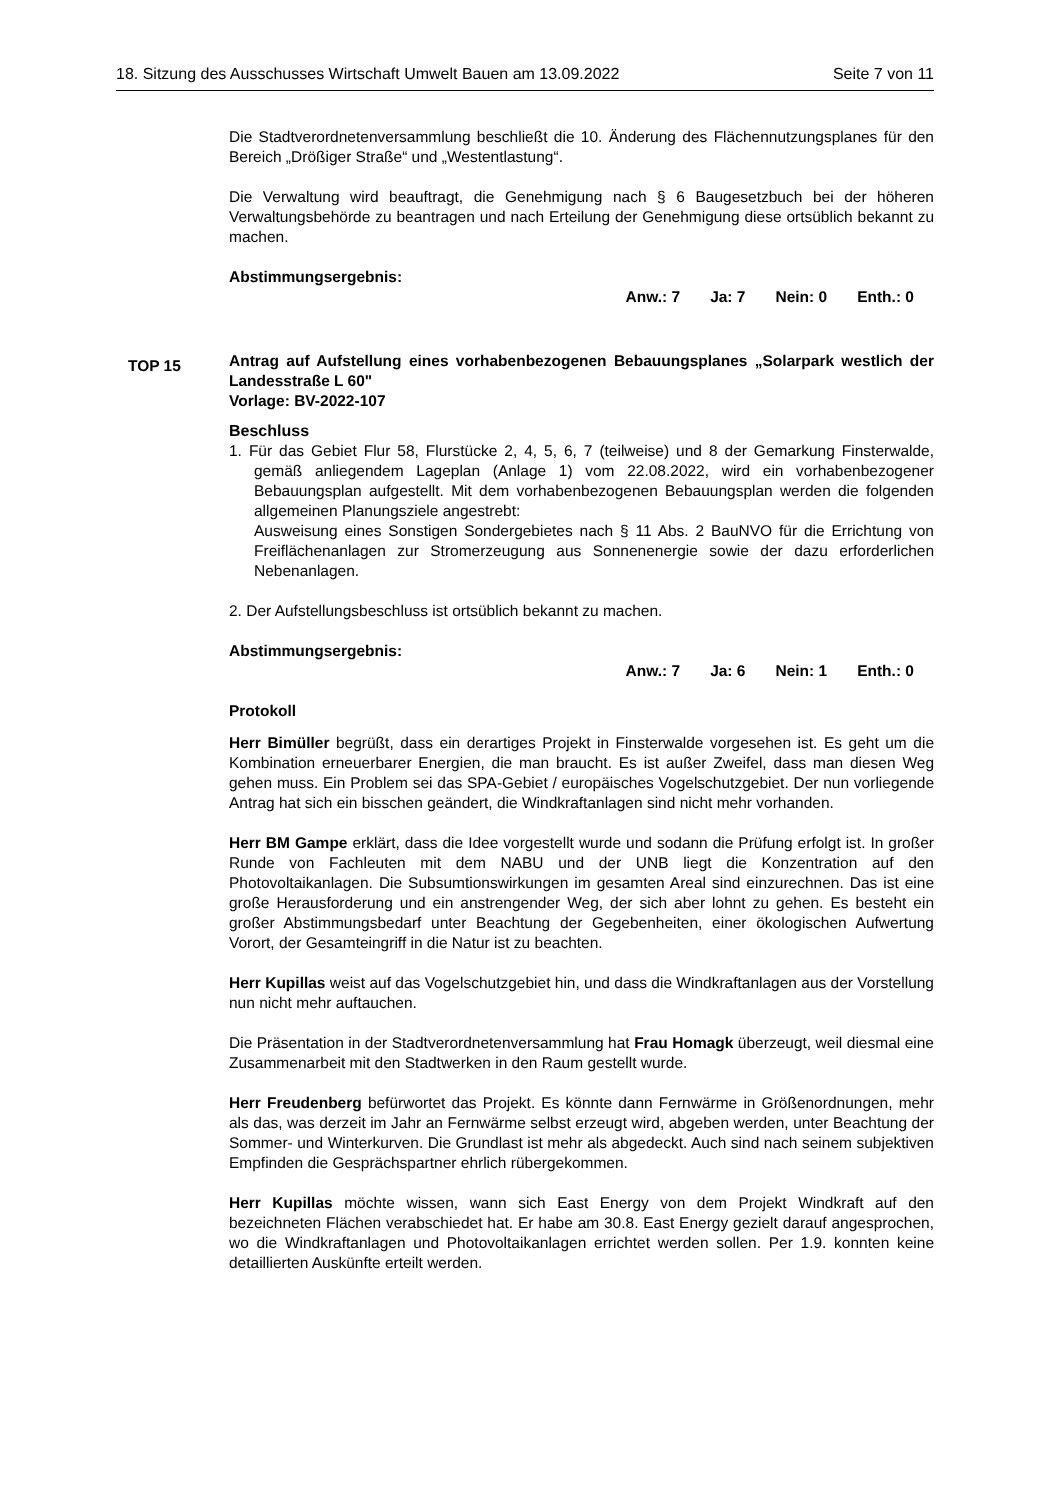18. Sitzung des Ausschusses Wirtschaft Umwelt Bauen am 13.09.2022 Seite 7 von 11
Die Stadtverordnetenversammlung beschließt die 10. Änderung des Flächennutzungsplanes für den Bereich „Drößiger Straße“ und „Westentlastung“.
Die Verwaltung wird beauftragt, die Genehmigung nach § 6 Baugesetzbuch bei der höheren Verwaltungsbehörde zu beantragen und nach Erteilung der Genehmigung diese ortsüblich bekannt zu machen.
Abstimmungsergebnis:
Anw.: 7 Ja: 7 Nein: 0 Enth.: 0
Antrag auf Aufstellung eines vorhabenbezogenen Bebauungsplanes „Solarpark westlich der Landesstraße L 60"
Vorlage: BV-2022-107
Beschluss
1. Für das Gebiet Flur 58, Flurstücke 2, 4, 5, 6, 7 (teilweise) und 8 der Gemarkung Finsterwalde, gemäß anliegendem Lageplan (Anlage 1) vom 22.08.2022, wird ein vorhabenbezogener Bebauungsplan aufgestellt. Mit dem vorhabenbezogenen Bebauungsplan werden die folgenden allgemeinen Planungsziele angestrebt:
Ausweisung eines Sonstigen Sondergebietes nach § 11 Abs. 2 BauNVO für die Errichtung von Freiflächenanlagen zur Stromerzeugung aus Sonnenenergie sowie der dazu erforderlichen Nebenanlagen.
2. Der Aufstellungsbeschluss ist ortsüblich bekannt zu machen.
Abstimmungsergebnis:
Anw.: 7 Ja: 6 Nein: 1 Enth.: 0
Protokoll
Herr Bimüller begrüßt, dass ein derartiges Projekt in Finsterwalde vorgesehen ist. Es geht um die Kombination erneuerbarer Energien, die man braucht. Es ist außer Zweifel, dass man diesen Weg gehen muss. Ein Problem sei das SPA-Gebiet / europäisches Vogelschutzgebiet. Der nun vorliegende Antrag hat sich ein bisschen geändert, die Windkraftanlagen sind nicht mehr vorhanden.
Herr BM Gampe erklärt, dass die Idee vorgestellt wurde und sodann die Prüfung erfolgt ist. In großer Runde von Fachleuten mit dem NABU und der UNB liegt die Konzentration auf den Photovoltaikanlagen. Die Subsumtionswirkungen im gesamten Areal sind einzurechnen. Das ist eine große Herausforderung und ein anstrengender Weg, der sich aber lohnt zu gehen. Es besteht ein großer Abstimmungsbedarf unter Beachtung der Gegebenheiten, einer ökologischen Aufwertung Vorort, der Gesamteingriff in die Natur ist zu beachten.
Herr Kupillas weist auf das Vogelschutzgebiet hin, und dass die Windkraftanlagen aus der Vorstellung nun nicht mehr auftauchen.
Die Präsentation in der Stadtverordnetenversammlung hat Frau Homagk überzeugt, weil diesmal eine Zusammenarbeit mit den Stadtwerken in den Raum gestellt wurde.
Herr Freudenberg befürwortet das Projekt. Es könnte dann Fernwärme in Größenordnungen, mehr als das, was derzeit im Jahr an Fernwärme selbst erzeugt wird, abgeben werden, unter Beachtung der Sommer- und Winterkurven. Die Grundlast ist mehr als abgedeckt. Auch sind nach seinem subjektiven Empfinden die Gesprächspartner ehrlich rübergekommen.
Herr Kupillas möchte wissen, wann sich East Energy von dem Projekt Windkraft auf den bezeichneten Flächen verabschiedet hat. Er habe am 30.8. East Energy gezielt darauf angesprochen, wo die Windkraftanlagen und Photovoltaikanlagen errichtet werden sollen. Per 1.9. konnten keine detaillierten Auskünfte erteilt werden.
TOP 15